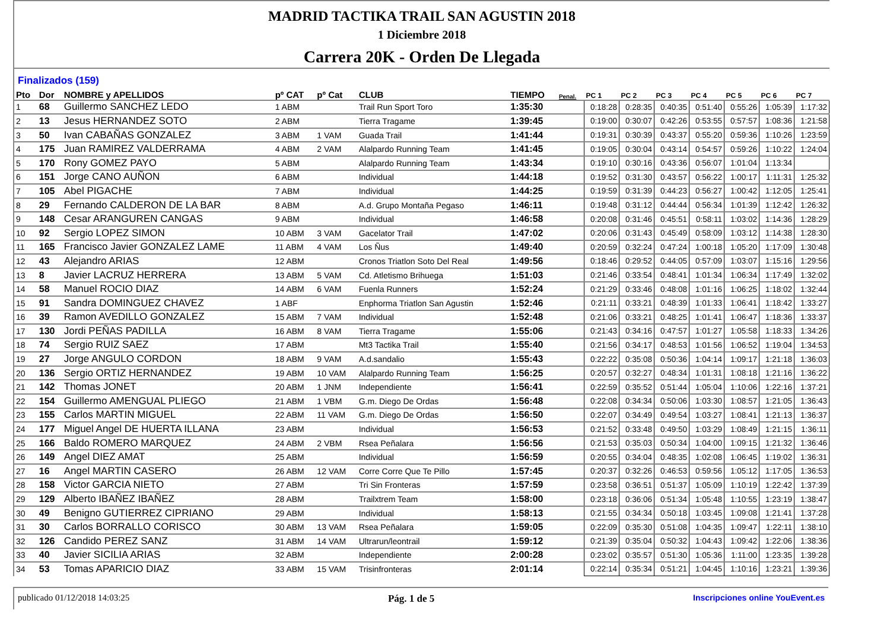MADRID TACTIKA TRAIL SAN AGUSTIN 2018
1 Diciembre 2018
Carrera 20K - Orden De Llegada
Finalizados (159)
| Pto | Dor | NOMBRE y APELLIDOS | pº CAT | pº Cat | CLUB | TIEMPO | Penal. | PC 1 | PC 2 | PC 3 | PC 4 | PC 5 | PC 6 | PC 7 |
| --- | --- | --- | --- | --- | --- | --- | --- | --- | --- | --- | --- | --- | --- | --- |
| 1 | 68 | Guillermo SANCHEZ LEDO | 1 ABM | | Trail Run Sport Toro | 1:35:30 | | 0:18:28 | 0:28:35 | 0:40:35 | 0:51:40 | 0:55:26 | 1:05:39 | 1:17:32 |
| 2 | 13 | Jesus HERNANDEZ SOTO | 2 ABM | | Tierra Tragame | 1:39:45 | | 0:19:00 | 0:30:07 | 0:42:26 | 0:53:55 | 0:57:57 | 1:08:36 | 1:21:58 |
| 3 | 50 | Ivan CABAÑAS GONZALEZ | 3 ABM | 1 VAM | Guada Trail | 1:41:44 | | 0:19:31 | 0:30:39 | 0:43:37 | 0:55:20 | 0:59:36 | 1:10:26 | 1:23:59 |
| 4 | 175 | Juan RAMIREZ VALDERRAMA | 4 ABM | 2 VAM | Alalpardo Running Team | 1:41:45 | | 0:19:05 | 0:30:04 | 0:43:14 | 0:54:57 | 0:59:26 | 1:10:22 | 1:24:04 |
| 5 | 170 | Rony GOMEZ PAYO | 5 ABM | | Alalpardo Running Team | 1:43:34 | | 0:19:10 | 0:30:16 | 0:43:36 | 0:56:07 | 1:01:04 | 1:13:34 | |
| 6 | 151 | Jorge CANO AUÑON | 6 ABM | | Individual | 1:44:18 | | 0:19:52 | 0:31:30 | 0:43:57 | 0:56:22 | 1:00:17 | 1:11:31 | 1:25:32 |
| 7 | 105 | Abel PIGACHE | 7 ABM | | Individual | 1:44:25 | | 0:19:59 | 0:31:39 | 0:44:23 | 0:56:27 | 1:00:42 | 1:12:05 | 1:25:41 |
| 8 | 29 | Fernando CALDERON DE LA BAR | 8 ABM | | A.d. Grupo Montaña Pegaso | 1:46:11 | | 0:19:48 | 0:31:12 | 0:44:44 | 0:56:34 | 1:01:39 | 1:12:42 | 1:26:32 |
| 9 | 148 | Cesar ARANGUREN CANGAS | 9 ABM | | Individual | 1:46:58 | | 0:20:08 | 0:31:46 | 0:45:51 | 0:58:11 | 1:03:02 | 1:14:36 | 1:28:29 |
| 10 | 92 | Sergio LOPEZ SIMON | 10 ABM | 3 VAM | Gacelator Trail | 1:47:02 | | 0:20:06 | 0:31:43 | 0:45:49 | 0:58:09 | 1:03:12 | 1:14:38 | 1:28:30 |
| 11 | 165 | Francisco Javier GONZALEZ LAME | 11 ABM | 4 VAM | Los Ñus | 1:49:40 | | 0:20:59 | 0:32:24 | 0:47:24 | 1:00:18 | 1:05:20 | 1:17:09 | 1:30:48 |
| 12 | 43 | Alejandro ARIAS | 12 ABM | | Cronos Triatlon Soto Del Real | 1:49:56 | | 0:18:46 | 0:29:52 | 0:44:05 | 0:57:09 | 1:03:07 | 1:15:16 | 1:29:56 |
| 13 | 8 | Javier LACRUZ HERRERA | 13 ABM | 5 VAM | Cd. Atletismo Brihuega | 1:51:03 | | 0:21:46 | 0:33:54 | 0:48:41 | 1:01:34 | 1:06:34 | 1:17:49 | 1:32:02 |
| 14 | 58 | Manuel ROCIO DIAZ | 14 ABM | 6 VAM | Fuenla Runners | 1:52:24 | | 0:21:29 | 0:33:46 | 0:48:08 | 1:01:16 | 1:06:25 | 1:18:02 | 1:32:44 |
| 15 | 91 | Sandra DOMINGUEZ CHAVEZ | 1 ABF | | Enphorma Triatlon San Agustin | 1:52:46 | | 0:21:11 | 0:33:21 | 0:48:39 | 1:01:33 | 1:06:41 | 1:18:42 | 1:33:27 |
| 16 | 39 | Ramon AVEDILLO GONZALEZ | 15 ABM | 7 VAM | Individual | 1:52:48 | | 0:21:06 | 0:33:21 | 0:48:25 | 1:01:41 | 1:06:47 | 1:18:36 | 1:33:37 |
| 17 | 130 | Jordi PEÑAS PADILLA | 16 ABM | 8 VAM | Tierra Tragame | 1:55:06 | | 0:21:43 | 0:34:16 | 0:47:57 | 1:01:27 | 1:05:58 | 1:18:33 | 1:34:26 |
| 18 | 74 | Sergio RUIZ SAEZ | 17 ABM | | Mt3 Tactika Trail | 1:55:40 | | 0:21:56 | 0:34:17 | 0:48:53 | 1:01:56 | 1:06:52 | 1:19:04 | 1:34:53 |
| 19 | 27 | Jorge ANGULO CORDON | 18 ABM | 9 VAM | A.d.sandalio | 1:55:43 | | 0:22:22 | 0:35:08 | 0:50:36 | 1:04:14 | 1:09:17 | 1:21:18 | 1:36:03 |
| 20 | 136 | Sergio ORTIZ HERNANDEZ | 19 ABM | 10 VAM | Alalpardo Running Team | 1:56:25 | | 0:20:57 | 0:32:27 | 0:48:34 | 1:01:31 | 1:08:18 | 1:21:16 | 1:36:22 |
| 21 | 142 | Thomas JONET | 20 ABM | 1 JNM | Independiente | 1:56:41 | | 0:22:59 | 0:35:52 | 0:51:44 | 1:05:04 | 1:10:06 | 1:22:16 | 1:37:21 |
| 22 | 154 | Guillermo AMENGUAL PLIEGO | 21 ABM | 1 VBM | G.m. Diego De Ordas | 1:56:48 | | 0:22:08 | 0:34:34 | 0:50:06 | 1:03:30 | 1:08:57 | 1:21:05 | 1:36:43 |
| 23 | 155 | Carlos MARTIN MIGUEL | 22 ABM | 11 VAM | G.m. Diego De Ordas | 1:56:50 | | 0:22:07 | 0:34:49 | 0:49:54 | 1:03:27 | 1:08:41 | 1:21:13 | 1:36:37 |
| 24 | 177 | Miguel Angel DE HUERTA ILLANA | 23 ABM | | Individual | 1:56:53 | | 0:21:52 | 0:33:48 | 0:49:50 | 1:03:29 | 1:08:49 | 1:21:15 | 1:36:11 |
| 25 | 166 | Baldo ROMERO MARQUEZ | 24 ABM | 2 VBM | Rsea Peñalara | 1:56:56 | | 0:21:53 | 0:35:03 | 0:50:34 | 1:04:00 | 1:09:15 | 1:21:32 | 1:36:46 |
| 26 | 149 | Angel DIEZ AMAT | 25 ABM | | Individual | 1:56:59 | | 0:20:55 | 0:34:04 | 0:48:35 | 1:02:08 | 1:06:45 | 1:19:02 | 1:36:31 |
| 27 | 16 | Angel MARTIN CASERO | 26 ABM | 12 VAM | Corre Corre Que Te Pillo | 1:57:45 | | 0:20:37 | 0:32:26 | 0:46:53 | 0:59:56 | 1:05:12 | 1:17:05 | 1:36:53 |
| 28 | 158 | Victor GARCIA NIETO | 27 ABM | | Tri Sin Fronteras | 1:57:59 | | 0:23:58 | 0:36:51 | 0:51:37 | 1:05:09 | 1:10:19 | 1:22:42 | 1:37:39 |
| 29 | 129 | Alberto IBAÑEZ IBAÑEZ | 28 ABM | | Trailxtrem Team | 1:58:00 | | 0:23:18 | 0:36:06 | 0:51:34 | 1:05:48 | 1:10:55 | 1:23:19 | 1:38:47 |
| 30 | 49 | Benigno GUTIERREZ CIPRIANO | 29 ABM | | Individual | 1:58:13 | | 0:21:55 | 0:34:34 | 0:50:18 | 1:03:45 | 1:09:08 | 1:21:41 | 1:37:28 |
| 31 | 30 | Carlos BORRALLO CORISCO | 30 ABM | 13 VAM | Rsea Peñalara | 1:59:05 | | 0:22:09 | 0:35:30 | 0:51:08 | 1:04:35 | 1:09:47 | 1:22:11 | 1:38:10 |
| 32 | 126 | Candido PEREZ SANZ | 31 ABM | 14 VAM | Ultrarun/leontrail | 1:59:12 | | 0:21:39 | 0:35:04 | 0:50:32 | 1:04:43 | 1:09:42 | 1:22:06 | 1:38:36 |
| 33 | 40 | Javier SICILIA ARIAS | 32 ABM | | Independiente | 2:00:28 | | 0:23:02 | 0:35:57 | 0:51:30 | 1:05:36 | 1:11:00 | 1:23:35 | 1:39:28 |
| 34 | 53 | Tomas APARICIO DIAZ | 33 ABM | 15 VAM | Trisinfronteras | 2:01:14 | | 0:22:14 | 0:35:34 | 0:51:21 | 1:04:45 | 1:10:16 | 1:23:21 | 1:39:36 |
publicado 01/12/2018 14:03:25 Pág. 1 de 5 Inscripciones online YouEvent.es